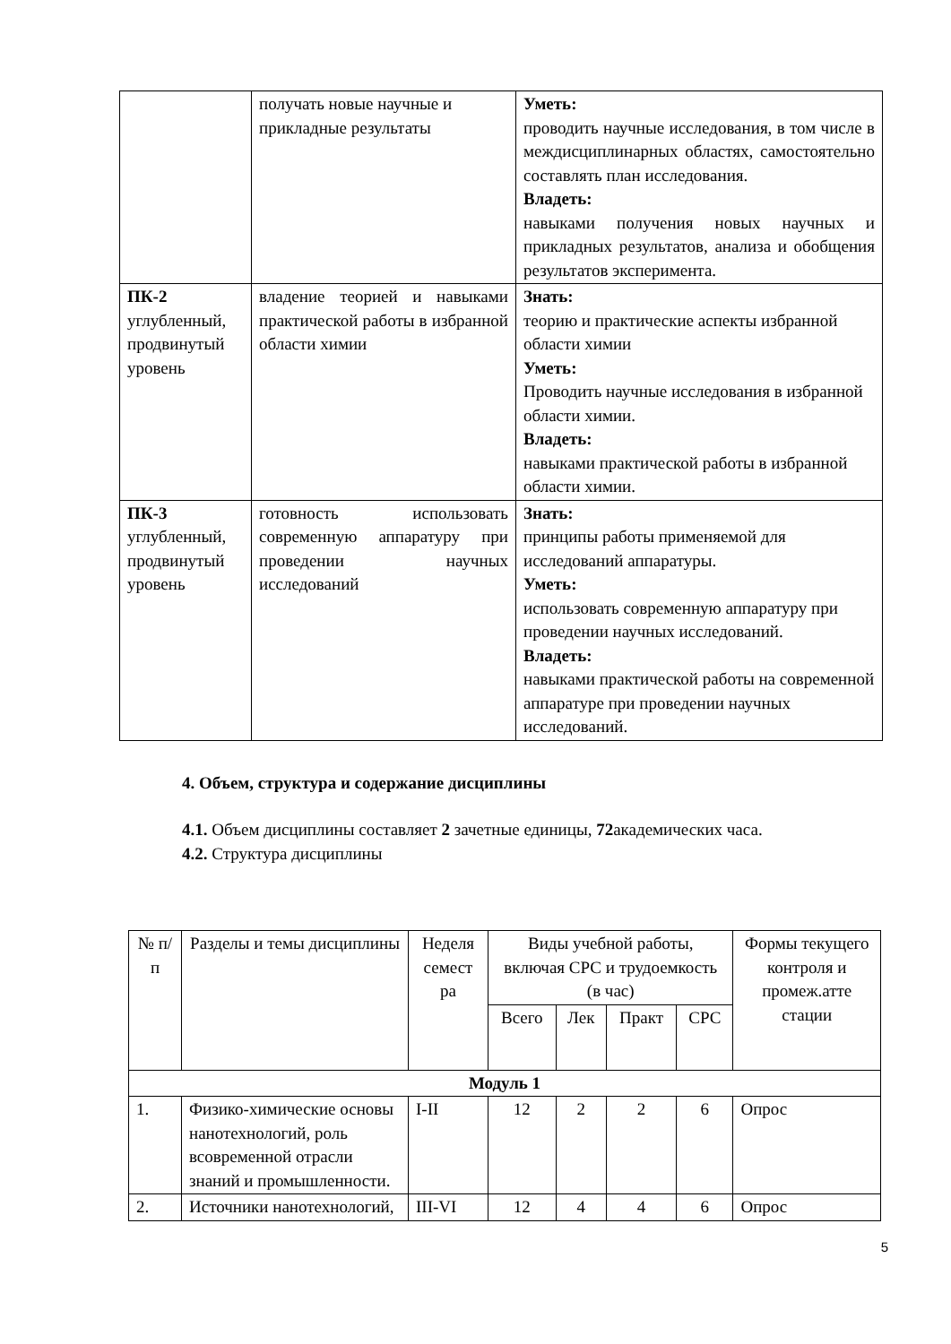| | получать новые научные и прикладные результаты | Уметь: проводить научные исследования, в том числе в междисциплинарных областях, самостоятельно составлять план исследования. Владеть: навыками получения новых научных и прикладных результатов, анализа и обобщения результатов эксперимента. |
| ПК-2 углубленный, продвинутый уровень | владение теорией и навыками практической работы в избранной области химии | Знать: теорию и практические аспекты избранной области химии Уметь: Проводить научные исследования в избранной области химии. Владеть: навыками практической работы в избранной области химии. |
| ПК-3 углубленный, продвинутый уровень | готовность использовать современную аппаратуру при проведении научных исследований | Знать: принципы работы применяемой для исследований аппаратуры. Уметь: использовать современную аппаратуру при проведении научных исследований. Владеть: навыками практической работы на современной аппаратуре при проведении научных исследований. |
4. Объем, структура и содержание дисциплины
4.1. Объем дисциплины составляет 2 зачетные единицы, 72академических часа.
4.2. Структура дисциплины
| № п/п | Разделы и темы дисциплины | Неделя семест ра | Виды учебной работы, включая СРС и трудоемкость (в час) | | | | Формы текущего контроля и промеж.атте стации |
| --- | --- | --- | --- | --- | --- | --- | --- |
| | | | Всего | Лек | Практ | СРС | |
| Модуль 1 | | | | | | | |
| 1. | Физико-химические основы нанотехнологий, роль всовременной отрасли знаний и промышленности. | I-II | 12 | 2 | 2 | 6 | Опрос |
| 2. | Источники нанотехнологий, | III-VI | 12 | 4 | 4 | 6 | Опрос |
5